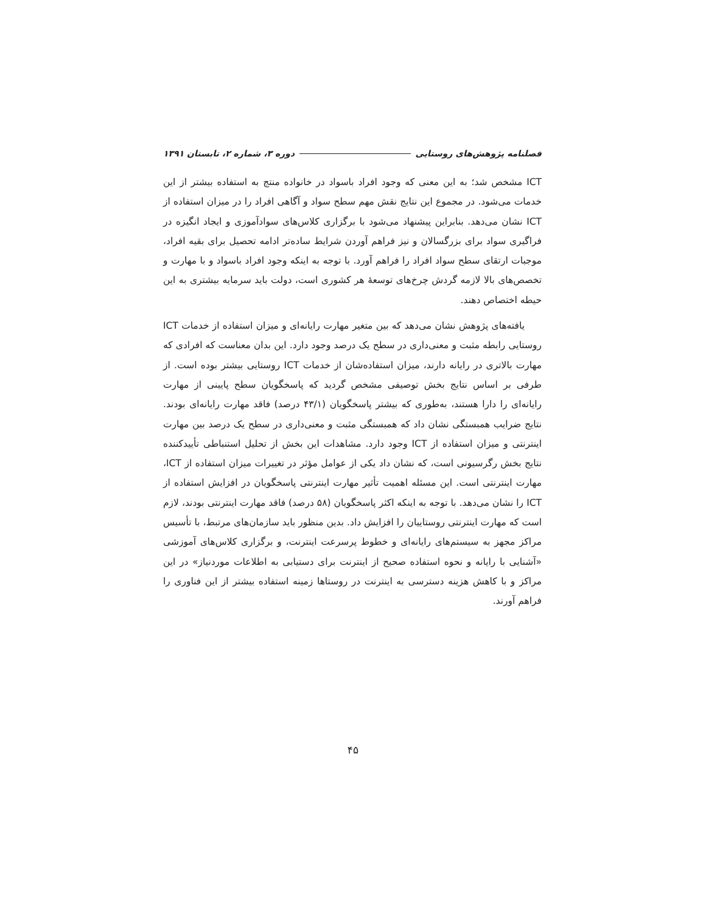فصلنامه پژوهش‌های روستایی دوره ۳، شماره ۲، تابستان ۱۳۹۱
ICT مشخص شد؛ به این معنی که وجود افراد باسواد در خانواده منتج به استفاده بیشتر از این خدمات می‌شود. در مجموع این نتایج نقش مهم سطح سواد و آگاهی افراد را در میزان استفاده از ICT نشان می‌دهد. بنابراین پیشنهاد می‌شود با برگزاری کلاس‌های سوادآموزی و ایجاد انگیزه در فراگیری سواد برای بزرگسالان و نیز فراهم آوردن شرایط ساده‌تر ادامه تحصیل برای بقیه افراد، موجبات ارتقای سطح سواد افراد را فراهم آورد. با توجه به اینکه وجود افراد باسواد و با مهارت و تخصص‌های بالا لازمه گردش چرخ‌های توسعهٔ هر کشوری است، دولت باید سرمایه بیشتری به این حیطه اختصاص دهند.
یافته‌های پژوهش نشان می‌دهد که بین متغیر مهارت رایانه‌ای و میزان استفاده از خدمات ICT روستایی رابطه مثبت و معنی‌داری در سطح یک درصد وجود دارد. این بدان معناست که افرادی که مهارت بالاتری در رایانه دارند، میزان استفاده‌شان از خدمات ICT روستایی بیشتر بوده است. از طرفی بر اساس نتایج بخش توصیفی مشخص گردید که پاسخگویان سطح پایینی از مهارت رایانه‌ای را دارا هستند، به‌طوری که بیشتر پاسخگویان (۴۳/۱ درصد) فاقد مهارت رایانه‌ای بودند. نتایج ضرایب همبستگی نشان داد که همبستگی مثبت و معنی‌داری در سطح یک درصد بین مهارت اینترنتی و میزان استفاده از ICT وجود دارد. مشاهدات این بخش از تحلیل استنباطی تأییدکننده نتایج بخش رگرسیونی است، که نشان داد یکی از عوامل مؤثر در تغییرات میزان استفاده از ICT، مهارت اینترنتی است. این مسئله اهمیت تأثیر مهارت اینترنتی پاسخگویان در افزایش استفاده از ICT را نشان می‌دهد. با توجه به اینکه اکثر پاسخگویان (۵۸ درصد) فاقد مهارت اینترنتی بودند، لازم است که مهارت اینترنتی روستاییان را افزایش داد. بدین منظور باید سازمان‌های مرتبط، با تأسیس مراکز مجهز به سیستم‌های رایانه‌ای و خطوط پرسرعت اینترنت، و برگزاری کلاس‌های آموزشی «آشنایی با رایانه و نحوه استفاده صحیح از اینترنت برای دستیابی به اطلاعات موردنیاز» در این مراکز و با کاهش هزینه دسترسی به اینترنت در روستاها زمینه استفاده بیشتر از این فناوری را فراهم آورند.
۴۵